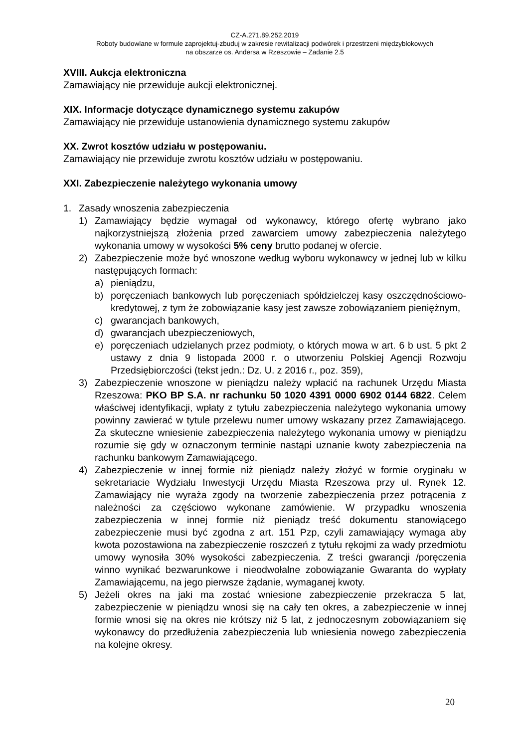CZ-A.271.89.252.2019
Roboty budowlane w formule zaprojektuj-zbuduj w zakresie rewitalizacji podwórek i przestrzeni międzyblokowych
na obszarze os. Andersa w Rzeszowie – Zadanie 2.5
XVIII. Aukcja elektroniczna
Zamawiający nie przewiduje aukcji elektronicznej.
XIX. Informacje dotyczące dynamicznego systemu zakupów
Zamawiający nie przewiduje ustanowienia dynamicznego systemu zakupów
XX. Zwrot kosztów udziału w postępowaniu.
Zamawiający nie przewiduje zwrotu kosztów udziału w postępowaniu.
XXI. Zabezpieczenie należytego wykonania umowy
1. Zasady wnoszenia zabezpieczenia
1) Zamawiający będzie wymagał od wykonawcy, którego ofertę wybrano jako najkorzystniejszą złożenia przed zawarciem umowy zabezpieczenia należytego wykonania umowy w wysokości 5% ceny brutto podanej w ofercie.
2) Zabezpieczenie może być wnoszone według wyboru wykonawcy w jednej lub w kilku następujących formach:
a) pieniądzu,
b) poręczeniach bankowych lub poręczeniach spółdzielczej kasy oszczędnościowo-kredytowej, z tym że zobowiązanie kasy jest zawsze zobowiązaniem pieniężnym,
c) gwarancjach bankowych,
d) gwarancjach ubezpieczeniowych,
e) poręczeniach udzielanych przez podmioty, o których mowa w art. 6 b ust. 5 pkt 2 ustawy z dnia 9 listopada 2000 r. o utworzeniu Polskiej Agencji Rozwoju Przedsiębiorczości (tekst jedn.: Dz. U. z 2016 r., poz. 359),
3) Zabezpieczenie wnoszone w pieniądzu należy wpłacić na rachunek Urzędu Miasta Rzeszowa: PKO BP S.A. nr rachunku 50 1020 4391 0000 6902 0144 6822. Celem właściwej identyfikacji, wpłaty z tytułu zabezpieczenia należytego wykonania umowy powinny zawierać w tytule przelewu numer umowy wskazany przez Zamawiającego. Za skuteczne wniesienie zabezpieczenia należytego wykonania umowy w pieniądzu rozumie się gdy w oznaczonym terminie nastąpi uznanie kwoty zabezpieczenia na rachunku bankowym Zamawiającego.
4) Zabezpieczenie w innej formie niż pieniądz należy złożyć w formie oryginału w sekretariacie Wydziału Inwestycji Urzędu Miasta Rzeszowa przy ul. Rynek 12. Zamawiający nie wyraża zgody na tworzenie zabezpieczenia przez potrącenia z należności za częściowo wykonane zamówienie. W przypadku wnoszenia zabezpieczenia w innej formie niż pieniądz treść dokumentu stanowiącego zabezpieczenie musi być zgodna z art. 151 Pzp, czyli zamawiający wymaga aby kwota pozostawiona na zabezpieczenie roszczeń z tytułu rękojmi za wady przedmiotu umowy wynosiła 30% wysokości zabezpieczenia. Z treści gwarancji /poręczenia winno wynikać bezwarunkowe i nieodwołalne zobowiązanie Gwaranta do wypłaty Zamawiającemu, na jego pierwsze żądanie, wymaganej kwoty.
5) Jeżeli okres na jaki ma zostać wniesione zabezpieczenie przekracza 5 lat, zabezpieczenie w pieniądzu wnosi się na cały ten okres, a zabezpieczenie w innej formie wnosi się na okres nie krótszy niż 5 lat, z jednoczesnym zobowiązaniem się wykonawcy do przedłużenia zabezpieczenia lub wniesienia nowego zabezpieczenia na kolejne okresy.
20